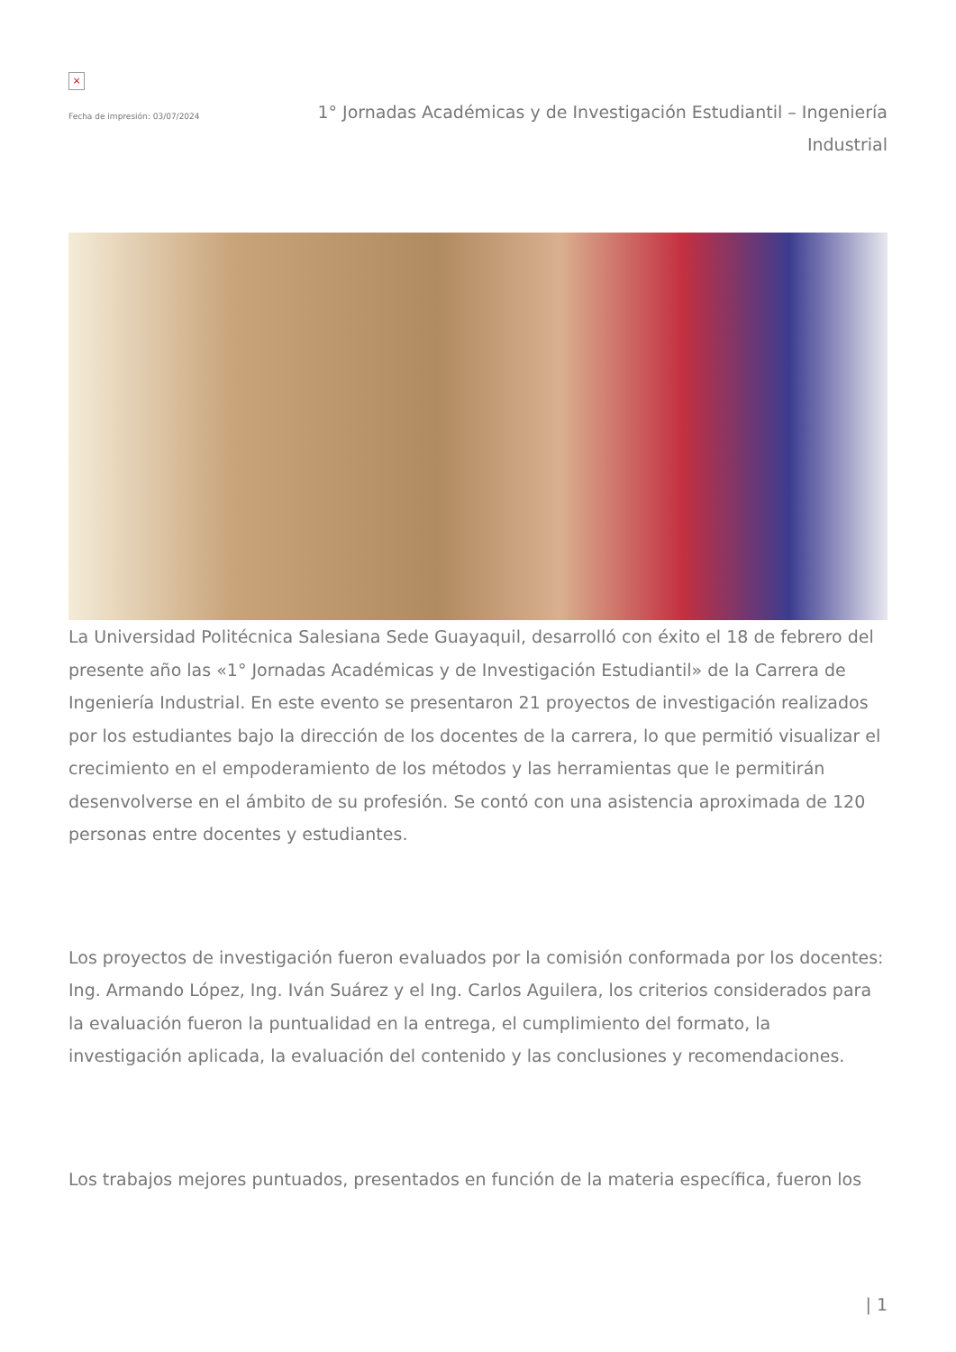×
Fecha de impresión: 03/07/2024
1° Jornadas Académicas y de Investigación Estudiantil – Ingeniería Industrial
La Universidad Politécnica Salesiana Sede Guayaquil, desarrolló con éxito el 18 de febrero del presente año las «1° Jornadas Académicas y de Investigación Estudiantil» de la Carrera de Ingeniería Industrial. En este evento se presentaron 21 proyectos de investigación realizados por los estudiantes bajo la dirección de los docentes de la carrera, lo que permitió visualizar el crecimiento en el empoderamiento de los métodos y las herramientas que le permitirán desenvolverse en el ámbito de su profesión. Se contó con una asistencia aproximada de 120 personas entre docentes y estudiantes.
Los proyectos de investigación fueron evaluados por la comisión conformada por los docentes: Ing. Armando López, Ing. Iván Suárez y el Ing. Carlos Aguilera, los criterios considerados para la evaluación fueron la puntualidad en la entrega, el cumplimiento del formato, la investigación aplicada, la evaluación del contenido y las conclusiones y recomendaciones.
Los trabajos mejores puntuados, presentados en función de la materia específica, fueron los
| 1